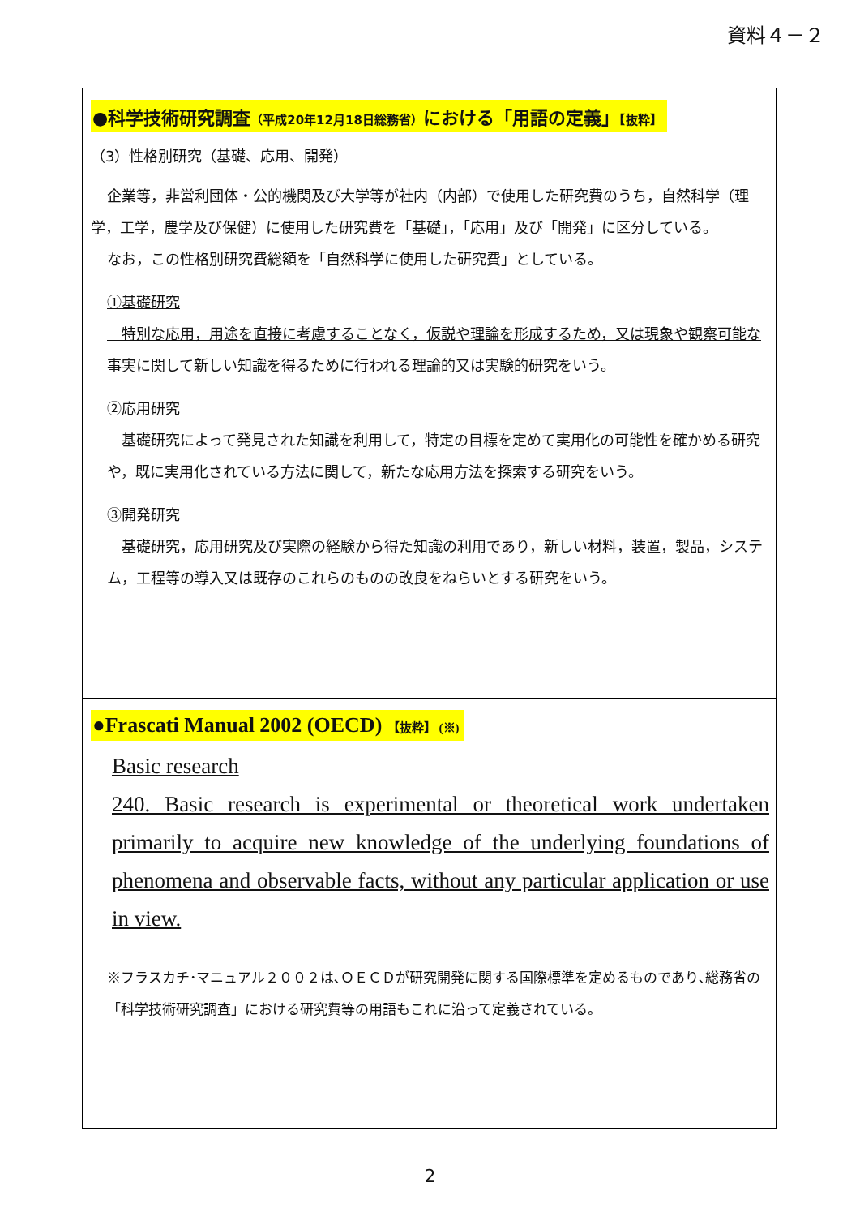資料４－２
●科学技術研究調査（平成20年12月18日総務省）における「用語の定義」【抜粋】
（3）性格別研究（基礎、応用、開発）
企業等，非営利団体・公的機関及び大学等が社内（内部）で使用した研究費のうち，自然科学（理学，工学，農学及び保健）に使用した研究費を「基礎」，「応用」及び「開発」に区分している。
なお，この性格別研究費総額を「自然科学に使用した研究費」としている。
①基礎研究
　特別な応用，用途を直接に考慮することなく，仮説や理論を形成するため，又は現象や観察可能な事実に関して新しい知識を得るために行われる理論的又は実験的研究をいう。
②応用研究
　基礎研究によって発見された知識を利用して，特定の目標を定めて実用化の可能性を確かめる研究や，既に実用化されている方法に関して，新たな応用方法を探索する研究をいう。
③開発研究
　基礎研究，応用研究及び実際の経験から得た知識の利用であり，新しい材料，装置，製品，システム，工程等の導入又は既存のこれらのものの改良をねらいとする研究をいう。
●Frascati Manual 2002 (OECD) 【抜粋】 (※)
Basic research
240. Basic research is experimental or theoretical work undertaken primarily to acquire new knowledge of the underlying foundations of phenomena and observable facts, without any particular application or use in view.
※フラスカチ･マニュアル２００２は､ＯＥＣＤが研究開発に関する国際標準を定めるものであり､総務省の「科学技術研究調査」における研究費等の用語もこれに沿って定義されている。
2